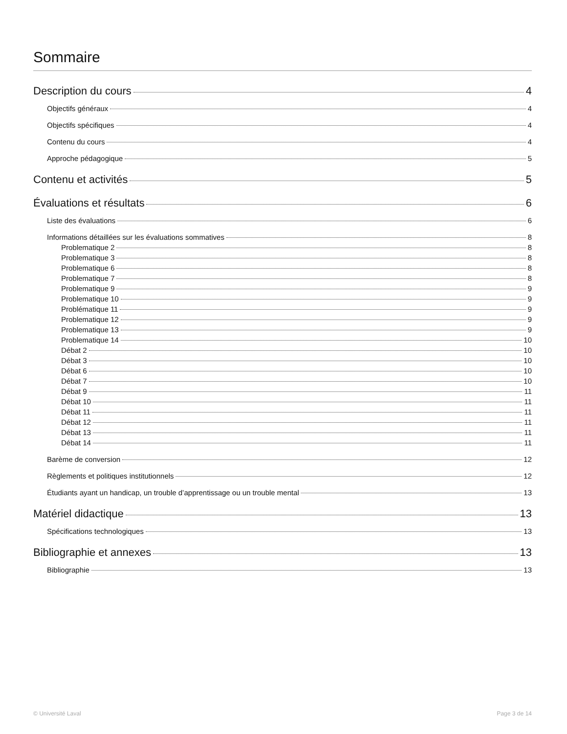Sommaire
Description du cours 4
Objectifs généraux 4
Objectifs spécifiques 4
Contenu du cours 4
Approche pédagogique 5
Contenu et activités 5
Évaluations et résultats 6
Liste des évaluations 6
Informations détaillées sur les évaluations sommatives 8
Problematique 2 8
Problematique 3 8
Problematique 6 8
Problematique 7 8
Problematique 9 9
Problematique 10 9
Problématique 11 9
Problematique 12 9
Problematique 13 9
Problematique 14 10
Débat 2 10
Débat 3 10
Débat 6 10
Débat 7 10
Débat 9 11
Débat 10 11
Débat 11 11
Débat 12 11
Débat 13 11
Débat 14 11
Barème de conversion 12
Règlements et politiques institutionnels 12
Étudiants ayant un handicap, un trouble d’apprentissage ou un trouble mental 13
Matériel didactique 13
Spécifications technologiques 13
Bibliographie et annexes 13
Bibliographie 13
© Université Laval Page 3 de 14